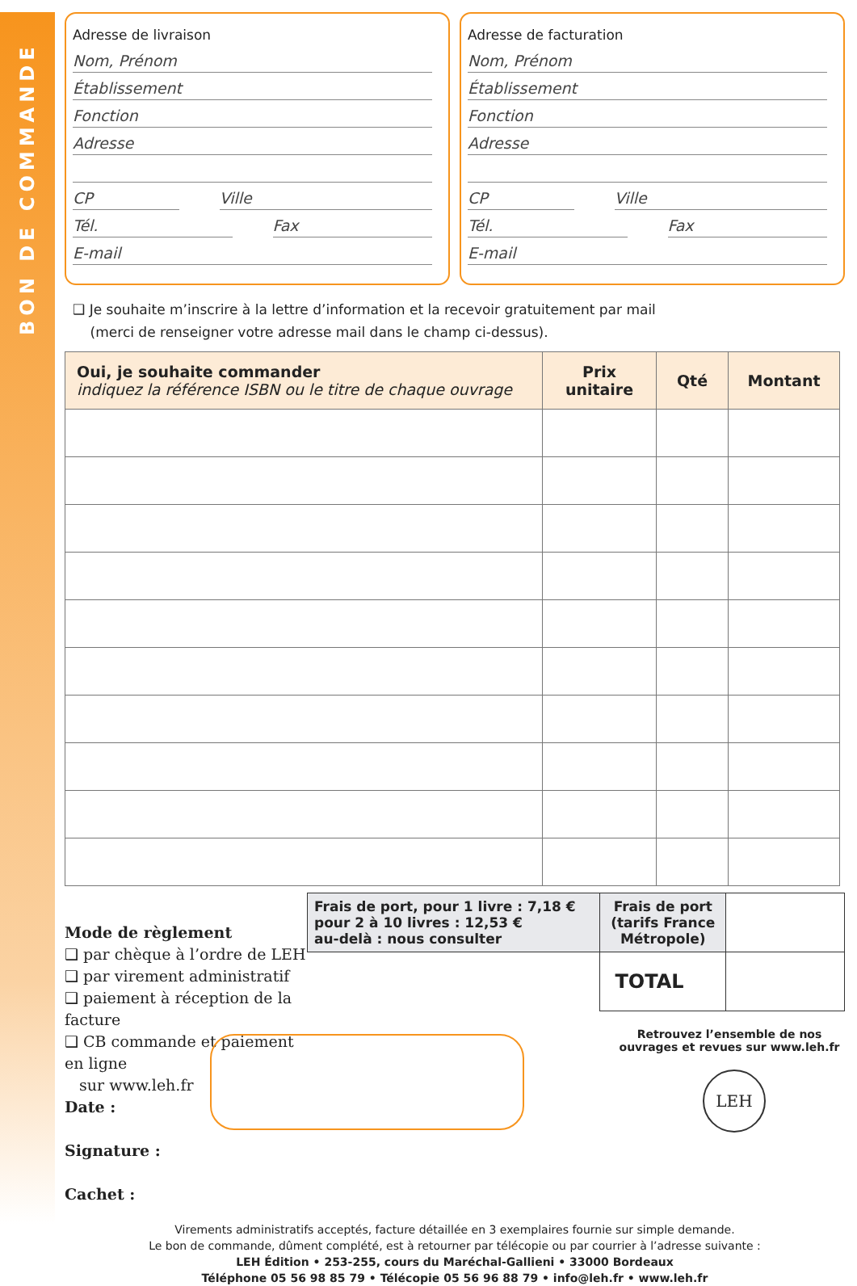BON DE COMMANDE
Adresse de livraison
Nom, Prénom
Établissement
Fonction
Adresse
CP Ville
Tél. Fax
E-mail
Adresse de facturation
Nom, Prénom
Établissement
Fonction
Adresse
CP Ville
Tél. Fax
E-mail
❑ Je souhaite m’inscrire à la lettre d’information et la recevoir gratuitement par mail
(merci de renseigner votre adresse mail dans le champ ci-dessus).
| Oui, je souhaite commander indiquez la référence ISBN ou le titre de chaque ouvrage | Prix unitaire | Qté | Montant |
| --- | --- | --- | --- |
Mode de règlement
❑ par chèque à l’ordre de LEH
❑ par virement administratif
❑ paiement à réception de la facture
❑ CB commande et paiement en ligne
sur www.leh.fr
Date :
Signature :
Cachet :
| Frais de port, pour 1 livre : 7,18 € pour 2 à 10 livres : 12,53 € au-delà : nous consulter | Frais de port (tarifs France Métropole) | |
| | TOTAL | |
Retrouvez l’ensemble de nos ouvrages et revues sur www.leh.fr
LEH
Virements administratifs acceptés, facture détaillée en 3 exemplaires fournie sur simple demande.
Le bon de commande, dûment complété, est à retourner par télécopie ou par courrier à l’adresse suivante :
LEH Édition • 253-255, cours du Maréchal-Gallieni • 33000 Bordeaux
Téléphone 05 56 98 85 79 • Télécopie 05 56 96 88 79 • info@leh.fr • www.leh.fr